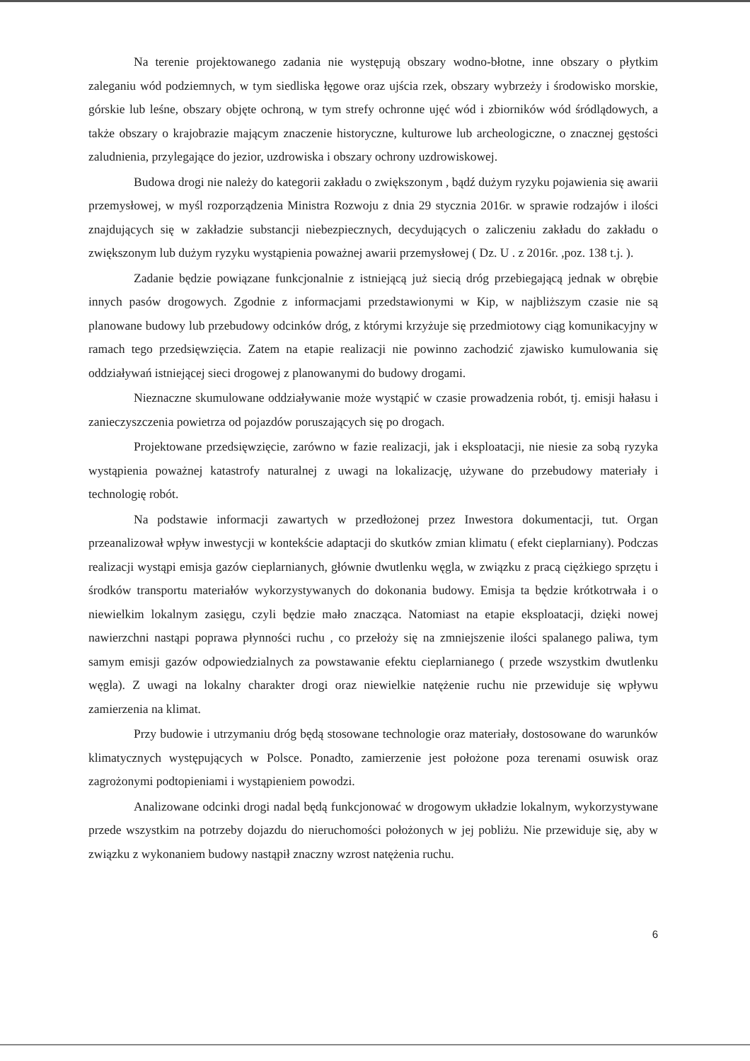Na terenie projektowanego zadania nie występują obszary wodno-błotne, inne obszary o płytkim zaleganiu wód podziemnych, w tym siedliska łęgowe oraz ujścia rzek, obszary wybrzeży i środowisko morskie, górskie lub leśne, obszary objęte ochroną, w tym strefy ochronne ujęć wód i zbiorników wód śródlądowych, a także obszary o krajobrazie mającym znaczenie historyczne, kulturowe lub archeologiczne, o znacznej gęstości zaludnienia, przylegające do jezior, uzdrowiska i obszary ochrony uzdrowiskowej.
Budowa drogi nie należy do kategorii zakładu o zwiększonym , bądź dużym ryzyku pojawienia się awarii przemysłowej, w myśl rozporządzenia Ministra Rozwoju z dnia 29 stycznia 2016r. w sprawie rodzajów i ilości znajdujących się w zakładzie substancji niebezpiecznych, decydujących o zaliczeniu zakładu do zakładu o zwiększonym lub dużym ryzyku wystąpienia poważnej awarii przemysłowej ( Dz. U . z 2016r. ,poz. 138 t.j. ).
Zadanie będzie powiązane funkcjonalnie z istniejącą już siecią dróg przebiegającą jednak w obrębie innych pasów drogowych. Zgodnie z informacjami przedstawionymi w Kip, w najbliższym czasie nie są planowane budowy lub przebudowy odcinków dróg, z którymi krzyżuje się przedmiotowy ciąg komunikacyjny w ramach tego przedsięwzięcia. Zatem na etapie realizacji nie powinno zachodzić zjawisko kumulowania się oddziaływań istniejącej sieci drogowej z planowanymi do budowy drogami.
Nieznaczne skumulowane oddziaływanie może wystąpić w czasie prowadzenia robót, tj. emisji hałasu i zanieczyszczenia powietrza od pojazdów poruszających się po drogach.
Projektowane przedsięwzięcie, zarówno w fazie realizacji, jak i eksploatacji, nie niesie za sobą ryzyka wystąpienia poważnej katastrofy naturalnej z uwagi na lokalizację, używane do przebudowy materiały i technologię robót.
Na podstawie informacji zawartych w przedłożonej przez Inwestora dokumentacji, tut. Organ przeanalizował wpływ inwestycji w kontekście adaptacji do skutków zmian klimatu ( efekt cieplarniany). Podczas realizacji wystąpi emisja gazów cieplarnianych, głównie dwutlenku węgla, w związku z pracą ciężkiego sprzętu i środków transportu materiałów wykorzystywanych do dokonania budowy. Emisja ta będzie krótkotrwała i o niewielkim lokalnym zasięgu, czyli będzie mało znacząca. Natomiast na etapie eksploatacji, dzięki nowej nawierzchni nastąpi poprawa płynności ruchu , co przełoży się na zmniejszenie ilości spalanego paliwa, tym samym emisji gazów odpowiedzialnych za powstawanie efektu cieplarnianego ( przede wszystkim dwutlenku węgla). Z uwagi na lokalny charakter drogi oraz niewielkie natężenie ruchu nie przewiduje się wpływu zamierzenia na klimat.
Przy budowie i utrzymaniu dróg będą stosowane technologie oraz materiały, dostosowane do warunków klimatycznych występujących w Polsce. Ponadto, zamierzenie jest położone poza terenami osuwisk oraz zagrożonymi podtopieniami i wystąpieniem powodzi.
Analizowane odcinki drogi nadal będą funkcjonować w drogowym układzie lokalnym, wykorzystywane przede wszystkim na potrzeby dojazdu do nieruchomości położonych w jej pobliżu. Nie przewiduje się, aby w związku z wykonaniem budowy nastąpił znaczny wzrost natężenia ruchu.
6